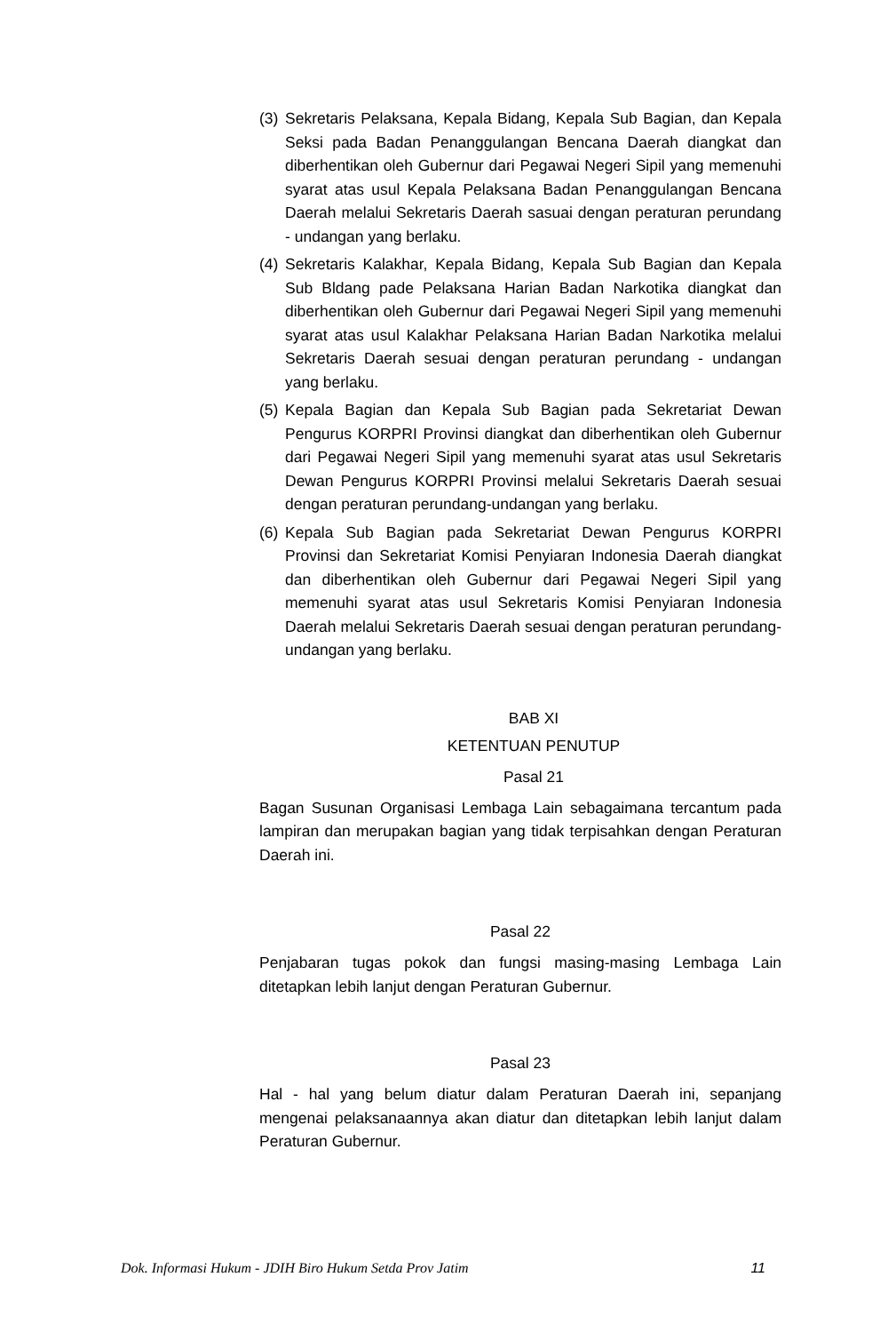(3) Sekretaris Pelaksana, Kepala Bidang, Kepala Sub Bagian, dan Kepala Seksi pada Badan Penanggulangan Bencana Daerah diangkat dan diberhentikan oleh Gubernur dari Pegawai Negeri Sipil yang memenuhi syarat atas usul Kepala Pelaksana Badan Penanggulangan Bencana Daerah melalui Sekretaris Daerah sasuai dengan peraturan perundang - undangan yang berlaku.
(4) Sekretaris Kalakhar, Kepala Bidang, Kepala Sub Bagian dan Kepala Sub Bldang pade Pelaksana Harian Badan Narkotika diangkat dan diberhentikan oleh Gubernur dari Pegawai Negeri Sipil yang memenuhi syarat atas usul Kalakhar Pelaksana Harian Badan Narkotika melalui Sekretaris Daerah sesuai dengan peraturan perundang - undangan yang berlaku.
(5) Kepala Bagian dan Kepala Sub Bagian pada Sekretariat Dewan Pengurus KORPRI Provinsi diangkat dan diberhentikan oleh Gubernur dari Pegawai Negeri Sipil yang memenuhi syarat atas usul Sekretaris Dewan Pengurus KORPRI Provinsi melalui Sekretaris Daerah sesuai dengan peraturan perundang-undangan yang berlaku.
(6) Kepala Sub Bagian pada Sekretariat Dewan Pengurus KORPRI Provinsi dan Sekretariat Komisi Penyiaran Indonesia Daerah diangkat dan diberhentikan oleh Gubernur dari Pegawai Negeri Sipil yang memenuhi syarat atas usul Sekretaris Komisi Penyiaran Indonesia Daerah melalui Sekretaris Daerah sesuai dengan peraturan perundang-undangan yang berlaku.
BAB XI
KETENTUAN PENUTUP
Pasal 21
Bagan Susunan Organisasi Lembaga Lain sebagaimana tercantum pada lampiran dan merupakan bagian yang tidak terpisahkan dengan Peraturan Daerah ini.
Pasal 22
Penjabaran tugas pokok dan fungsi masing-masing Lembaga Lain ditetapkan lebih lanjut dengan Peraturan Gubernur.
Pasal 23
Hal - hal yang belum diatur dalam Peraturan Daerah ini, sepanjang mengenai pelaksanaannya akan diatur dan ditetapkan lebih lanjut dalam Peraturan Gubernur.
Dok. Informasi Hukum - JDIH Biro Hukum Setda Prov Jatim 11